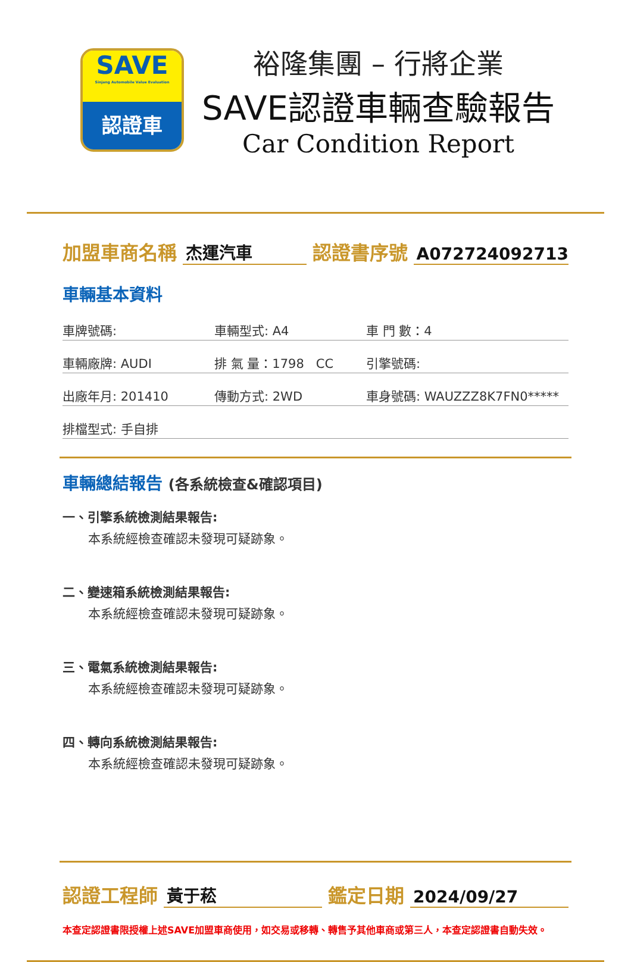SAVE
Sinjang Automobile Value Evaluation
認證車
裕隆集團 – 行將企業
SAVE認證車輛查驗報告
Car Condition Report
加盟車商名稱 杰運汽車 認證書序號 A072724092713
車輛基本資料
車牌號碼: 車輛型式: A4 車 門 數：4
車輛廠牌: AUDI 排 氣 量：1798 CC 引擎號碼:
出廠年月: 201410 傳動方式: 2WD 車身號碼: WAUZZZ8K7FN0*****
排檔型式: 手自排
車輛總結報告 (各系統檢查&確認項目)
一、引擎系統檢測結果報告:
本系統經檢查確認未發現可疑跡象。
二、變速箱系統檢測結果報告:
本系統經檢查確認未發現可疑跡象。
三、電氣系統檢測結果報告:
本系統經檢查確認未發現可疑跡象。
四、轉向系統檢測結果報告:
本系統經檢查確認未發現可疑跡象。
認證工程師 黃于菘 鑑定日期 2024/09/27
本查定認證書限授權上述SAVE加盟車商使用，如交易或移轉、轉售予其他車商或第三人，本查定認證書自動失效。